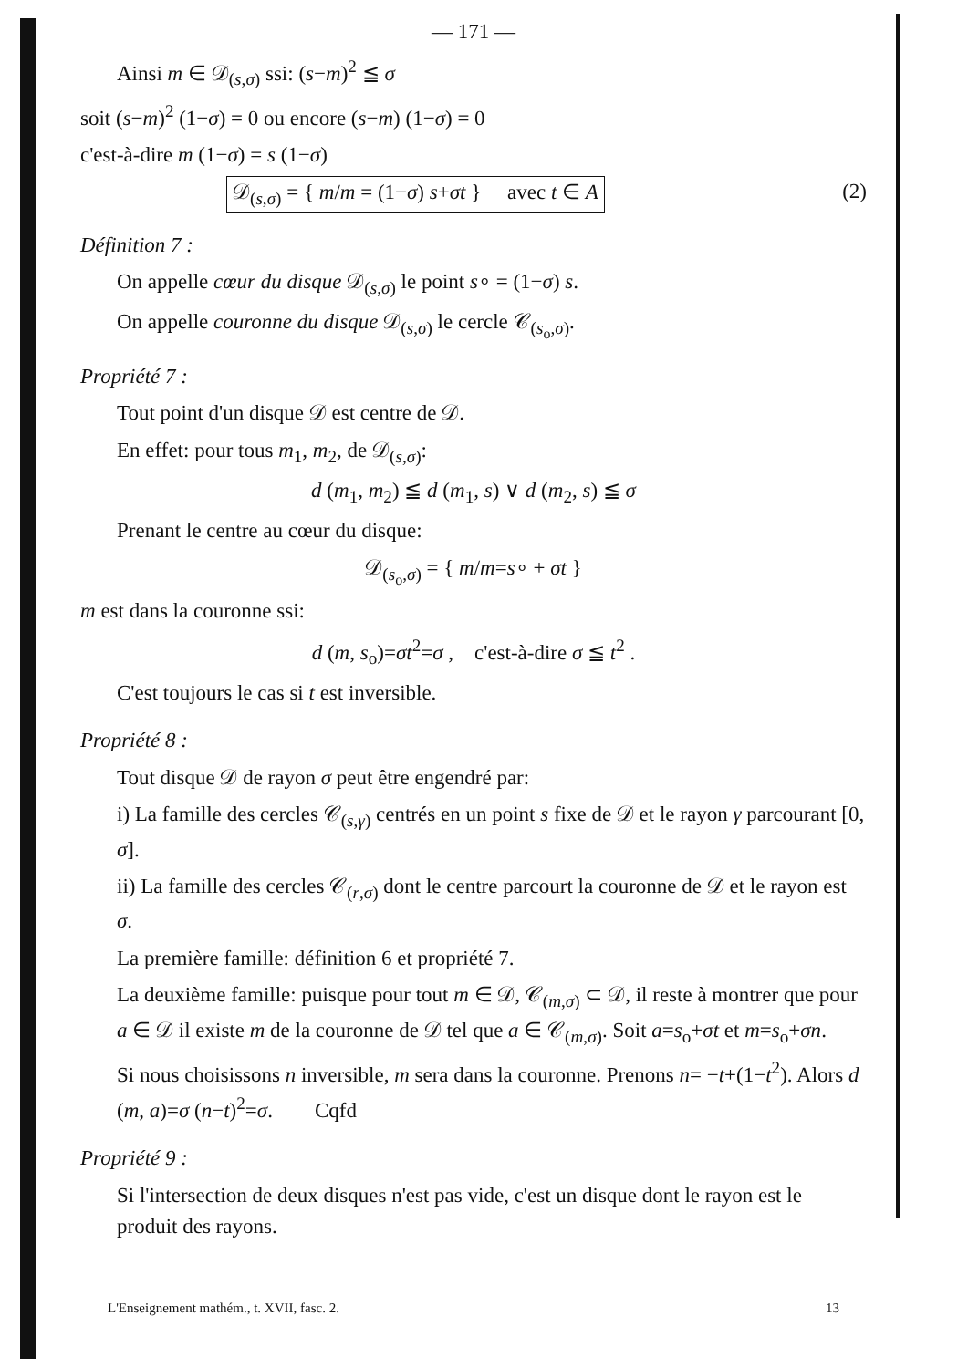— 171 —
Ainsi m ∈ 𝒟<sub>(s,σ)</sub> ssi: (s−m)<sup>2</sup> ≦ σ
soit (s−m)<sup>2</sup> (1−σ) = 0 ou encore (s−m) (1−σ) = 0
c'est-à-dire m (1−σ) = s (1−σ)
𝒟<sub>(s,σ)</sub> = { m/m = (1−σ) s+σt } avec t ∈ A (2)
Définition 7 :
On appelle cœur du disque 𝒟<sub>(s,σ)</sub> le point s∘ = (1−σ) s.
On appelle couronne du disque 𝒟<sub>(s,σ)</sub> le cercle 𝒞<sub>(s<sub>o</sub>,σ)</sub>.
Propriété 7 :
Tout point d'un disque 𝒟 est centre de 𝒟.
En effet: pour tous m<sub>1</sub>, m<sub>2</sub>, de 𝒟<sub>(s,σ)</sub>:
d (m<sub>1</sub>, m<sub>2</sub>) ≦ d (m<sub>1</sub>, s) ∨ d (m<sub>2</sub>, s) ≦ σ
Prenant le centre au cœur du disque:
𝒟<sub>(s<sub>o</sub>,σ)</sub> = { m/m=s∘ + σt }
m est dans la couronne ssi:
d (m, s<sub>o</sub>)=σt<sup>2</sup>=σ , c'est-à-dire σ ≦ t<sup>2</sup> .
C'est toujours le cas si t est inversible.
Propriété 8 :
Tout disque 𝒟 de rayon σ peut être engendré par:
i) La famille des cercles 𝒞<sub>(s,γ)</sub> centrés en un point s fixe de 𝒟 et le rayon γ parcourant [0, σ].
ii) La famille des cercles 𝒞<sub>(r,σ)</sub> dont le centre parcourt la couronne de 𝒟 et le rayon est σ.
La première famille: définition 6 et propriété 7.
La deuxième famille: puisque pour tout m ∈ 𝒟, 𝒞<sub>(m,σ)</sub> ⊂ 𝒟, il reste à montrer que pour a ∈ 𝒟 il existe m de la couronne de 𝒟 tel que a ∈ 𝒞<sub>(m,σ)</sub>. Soit a=s<sub>o</sub>+σt et m=s<sub>o</sub>+σn.
Si nous choisissons n inversible, m sera dans la couronne. Prenons n= −t+(1−t<sup>2</sup>). Alors d (m, a)=σ (n−t)<sup>2</sup>=σ. Cqfd
Propriété 9 :
Si l'intersection de deux disques n'est pas vide, c'est un disque dont le rayon est le produit des rayons.
L'Enseignement mathém., t. XVII, fasc. 2. 13